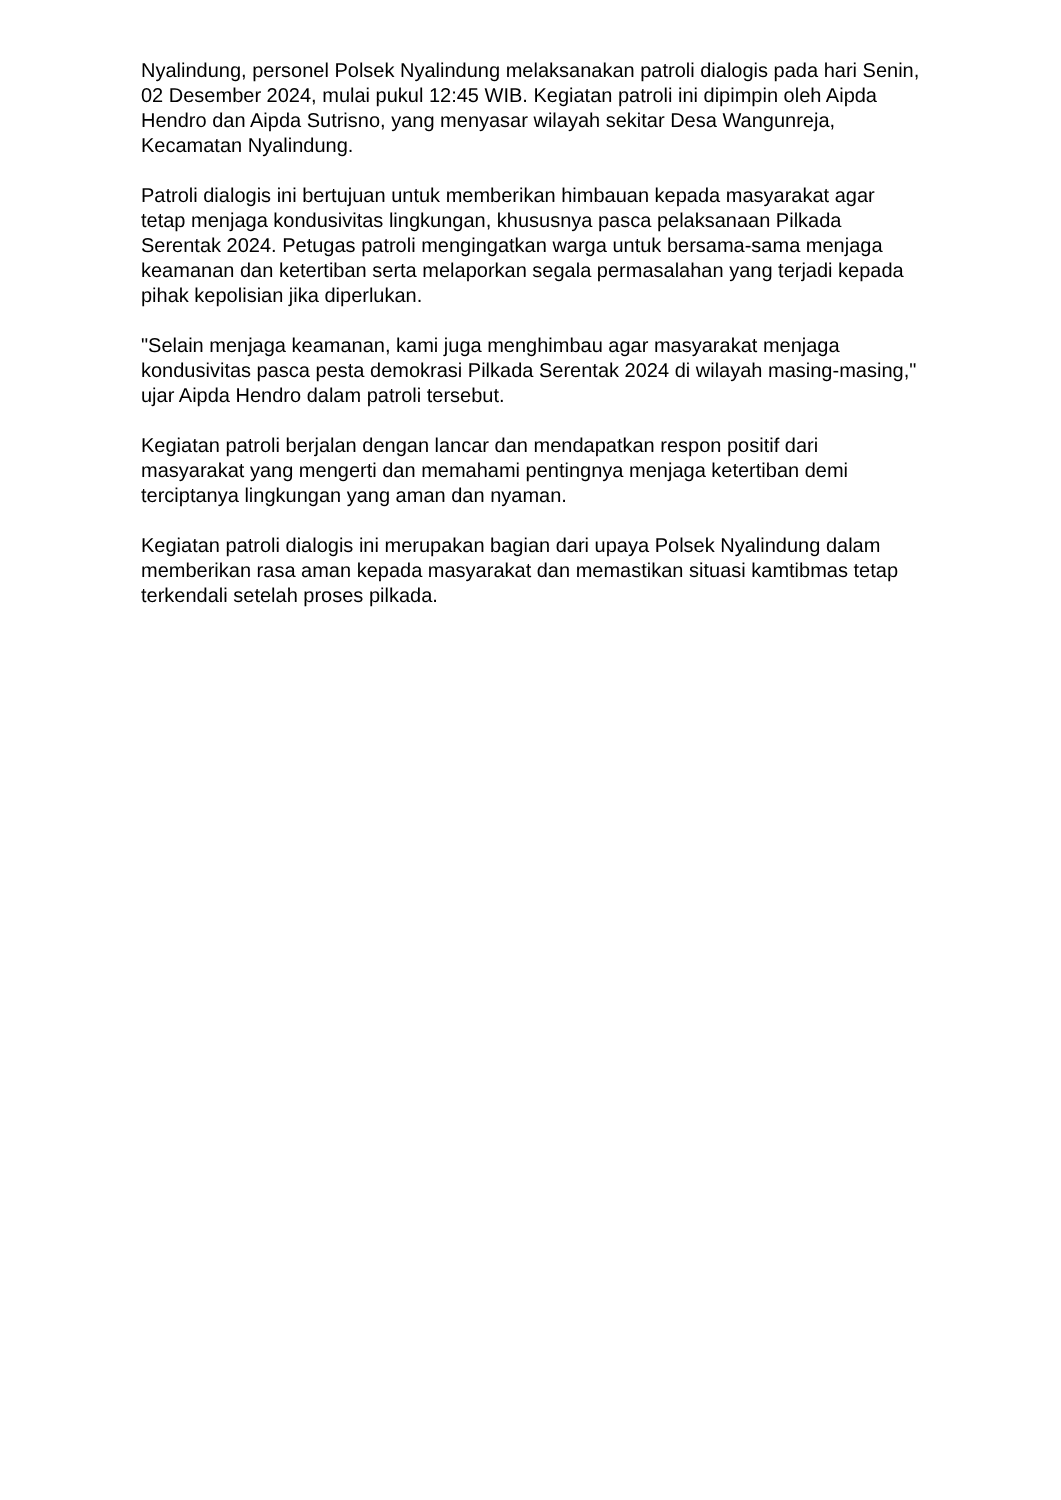Nyalindung, personel Polsek Nyalindung melaksanakan patroli dialogis pada hari Senin, 02 Desember 2024, mulai pukul 12:45 WIB. Kegiatan patroli ini dipimpin oleh Aipda Hendro dan Aipda Sutrisno, yang menyasar wilayah sekitar Desa Wangunreja, Kecamatan Nyalindung.
Patroli dialogis ini bertujuan untuk memberikan himbauan kepada masyarakat agar tetap menjaga kondusivitas lingkungan, khususnya pasca pelaksanaan Pilkada Serentak 2024. Petugas patroli mengingatkan warga untuk bersama-sama menjaga keamanan dan ketertiban serta melaporkan segala permasalahan yang terjadi kepada pihak kepolisian jika diperlukan.
"Selain menjaga keamanan, kami juga menghimbau agar masyarakat menjaga kondusivitas pasca pesta demokrasi Pilkada Serentak 2024 di wilayah masing-masing," ujar Aipda Hendro dalam patroli tersebut.
Kegiatan patroli berjalan dengan lancar dan mendapatkan respon positif dari masyarakat yang mengerti dan memahami pentingnya menjaga ketertiban demi terciptanya lingkungan yang aman dan nyaman.
Kegiatan patroli dialogis ini merupakan bagian dari upaya Polsek Nyalindung dalam memberikan rasa aman kepada masyarakat dan memastikan situasi kamtibmas tetap terkendali setelah proses pilkada.